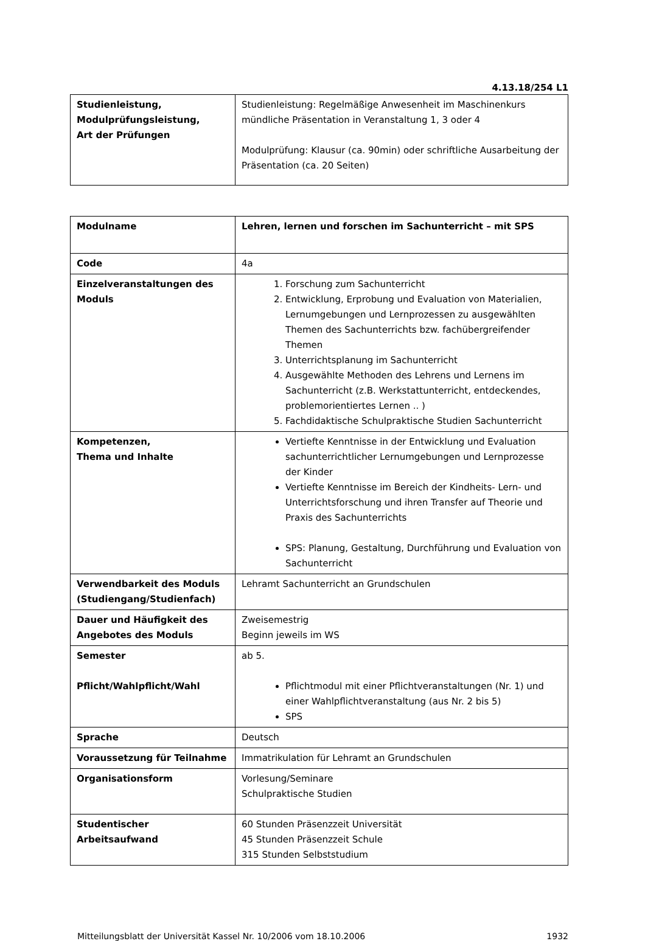4.13.18/254 L1
| Studienleistung, Modulprüfungsleistung, Art der Prüfungen | Studienleistung: Regelmäßige Anwesenheit im Maschinenkurs mündliche Präsentation in Veranstaltung 1, 3 oder 4 Modulprüfung: Klausur (ca. 90min) oder schriftliche Ausarbeitung der Präsentation (ca. 20 Seiten) |
| Modulname | Lehren, lernen und forschen im Sachunterricht – mit SPS |
| Code | 4a |
| Einzelveranstaltungen des Moduls | 1. Forschung zum Sachunterricht 2. Entwicklung, Erprobung und Evaluation von Materialien, Lernumgebungen und Lernprozessen zu ausgewählten Themen des Sachunterrichts bzw. fachübergreifender Themen 3. Unterrichtsplanung im Sachunterricht 4. Ausgewählte Methoden des Lehrens und Lernens im Sachunterricht (z.B. Werkstattunterricht, entdeckendes, problemorientiertes Lernen .. ) 5. Fachdidaktische Schulpraktische Studien Sachunterricht |
| Kompetenzen, Thema und Inhalte | Vertiefte Kenntnisse in der Entwicklung und Evaluation sachunterrichtlicher Lernumgebungen und Lernprozesse der Kinder Vertiefte Kenntnisse im Bereich der Kindheits- Lern- und Unterrichtsforschung und ihren Transfer auf Theorie und Praxis des Sachunterrichts SPS: Planung, Gestaltung, Durchführung und Evaluation von Sachunterricht |
| Verwendbarkeit des Moduls (Studiengang/Studienfach) | Lehramt Sachunterricht an Grundschulen |
| Dauer und Häufigkeit des Angebotes des Moduls | Zweisemestrig Beginn jeweils im WS |
| Semester Pflicht/Wahlpflicht/Wahl | ab 5. Pflichtmodul mit einer Pflichtveranstaltungen (Nr. 1) und einer Wahlpflichtveranstaltung (aus Nr. 2 bis 5) SPS |
| Sprache | Deutsch |
| Voraussetzung für Teilnahme | Immatrikulation für Lehramt an Grundschulen |
| Organisationsform | Vorlesung/Seminare Schulpraktische Studien |
| Studentischer Arbeitsaufwand | 60 Stunden Präsenzzeit Universität 45 Stunden Präsenzzeit Schule 315 Stunden Selbststudium |
Mitteilungsblatt der Universität Kassel Nr. 10/2006 vom 18.10.2006 1932